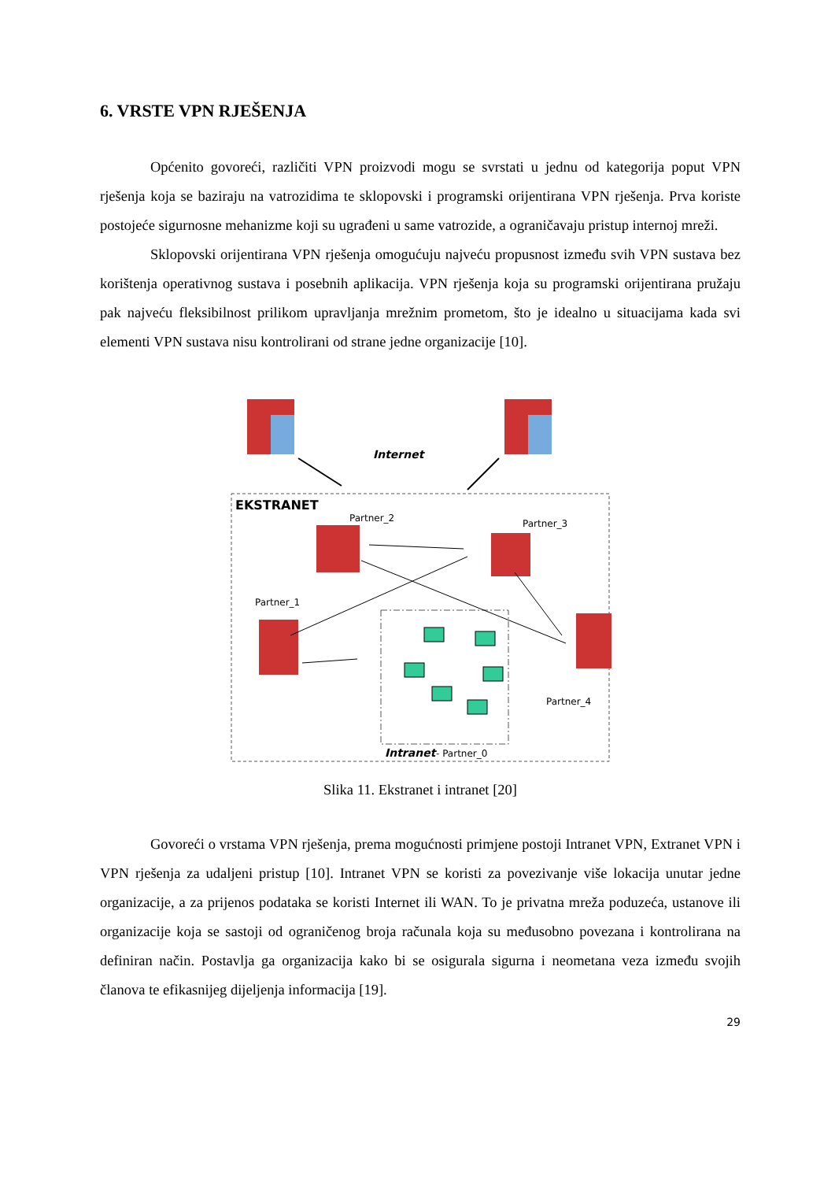6. VRSTE VPN RJEŠENJA
Općenito govoreći, različiti VPN proizvodi mogu se svrstati u jednu od kategorija poput VPN rješenja koja se baziraju na vatrozidima te sklopovski i programski orijentirana VPN rješenja. Prva koriste postojeće sigurnosne mehanizme koji su ugrađeni u same vatrozide, a ograničavaju pristup internoj mreži.
Sklopovski orijentirana VPN rješenja omogućuju najveću propusnost između svih VPN sustava bez korištenja operativnog sustava i posebnih aplikacija. VPN rješenja koja su programski orijentirana pružaju pak najveću fleksibilnost prilikom upravljanja mrežnim prometom, što je idealno u situacijama kada svi elementi VPN sustava nisu kontrolirani od strane jedne organizacije [10].
Internet
EKSTRANET
Partner_2
Partner_3
Partner_1
Partner_4
Intranet
- Partner_0
Slika 11. Ekstranet i intranet [20]
Govoreći o vrstama VPN rješenja, prema mogućnosti primjene postoji Intranet VPN, Extranet VPN i VPN rješenja za udaljeni pristup [10]. Intranet VPN se koristi za povezivanje više lokacija unutar jedne organizacije, a za prijenos podataka se koristi Internet ili WAN. To je privatna mreža poduzeća, ustanove ili organizacije koja se sastoji od ograničenog broja računala koja su međusobno povezana i kontrolirana na definiran način. Postavlja ga organizacija kako bi se osigurala sigurna i neometana veza između svojih članova te efikasnijeg dijeljenja informacija [19].
29